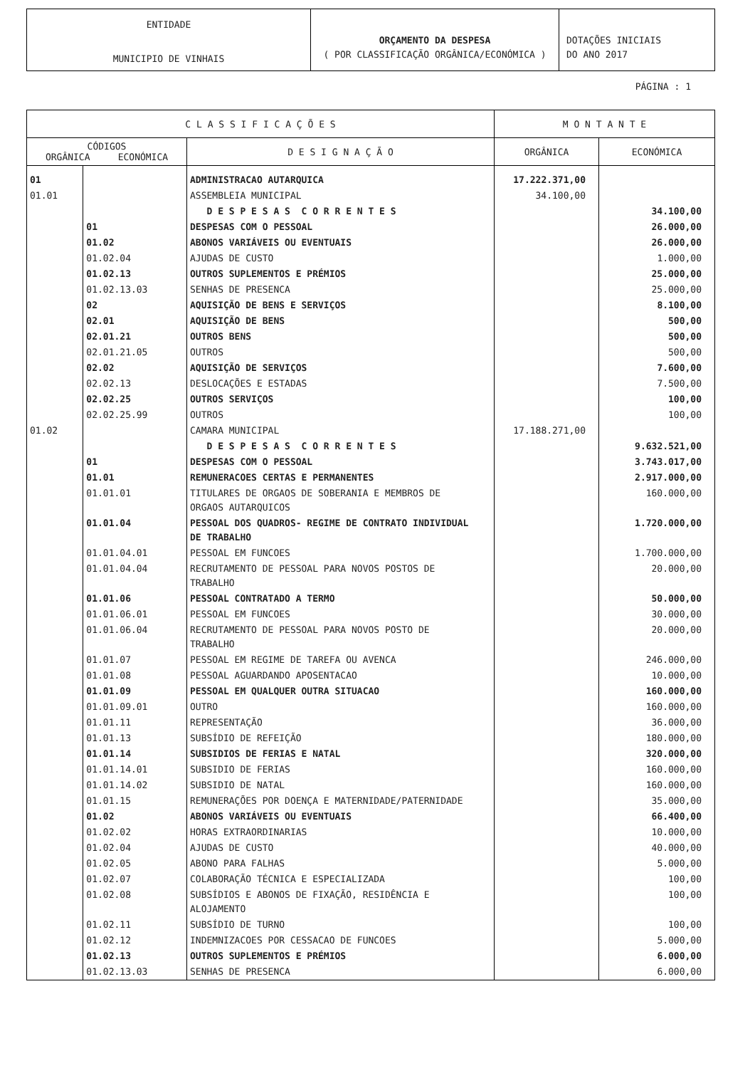ENTIDADE
MUNICIPIO DE VINHAIS
ORÇAMENTO DA DESPESA
( POR CLASSIFICAÇÃO ORGÂNICA/ECONÓMICA )
DOTAÇÕES INICIAIS
DO ANO 2017
PÁGINA : 1
| C L A S S I F I C A Ç Õ E S | | | M O N T A N T E | |
| --- | --- | --- | --- | --- |
| CÓDIGOS ORGÂNICA ECONÓMICA | | D E S I G N A Ç Ã O | ORGÂNICA | ECONÓMICA |
| 01 | | ADMINISTRACAO AUTARQUICA | 17.222.371,00 | |
| 01.01 | | ASSEMBLEIA MUNICIPAL | 34.100,00 | |
| | | D E S P E S A S C O R R E N T E S | | 34.100,00 |
| | 01 | DESPESAS COM O PESSOAL | | 26.000,00 |
| | 01.02 | ABONOS VARIÁVEIS OU EVENTUAIS | | 26.000,00 |
| | 01.02.04 | AJUDAS DE CUSTO | | 1.000,00 |
| | 01.02.13 | OUTROS SUPLEMENTOS E PRÉMIOS | | 25.000,00 |
| | 01.02.13.03 | SENHAS DE PRESENCA | | 25.000,00 |
| | 02 | AQUISIÇÃO DE BENS E SERVIÇOS | | 8.100,00 |
| | 02.01 | AQUISIÇÃO DE BENS | | 500,00 |
| | 02.01.21 | OUTROS BENS | | 500,00 |
| | 02.01.21.05 | OUTROS | | 500,00 |
| | 02.02 | AQUISIÇÃO DE SERVIÇOS | | 7.600,00 |
| | 02.02.13 | DESLOCAÇÕES E ESTADAS | | 7.500,00 |
| | 02.02.25 | OUTROS SERVIÇOS | | 100,00 |
| | 02.02.25.99 | OUTROS | | 100,00 |
| 01.02 | | CAMARA MUNICIPAL | 17.188.271,00 | |
| | | D E S P E S A S C O R R E N T E S | | 9.632.521,00 |
| | 01 | DESPESAS COM O PESSOAL | | 3.743.017,00 |
| | 01.01 | REMUNERACOES CERTAS E PERMANENTES | | 2.917.000,00 |
| | 01.01.01 | TITULARES DE ORGAOS DE SOBERANIA E MEMBROS DE ORGAOS AUTARQUICOS | | 160.000,00 |
| | 01.01.04 | PESSOAL DOS QUADROS- REGIME DE CONTRATO INDIVIDUAL DE TRABALHO | | 1.720.000,00 |
| | 01.01.04.01 | PESSOAL EM FUNCOES | | 1.700.000,00 |
| | 01.01.04.04 | RECRUTAMENTO DE PESSOAL PARA NOVOS POSTOS DE TRABALHO | | 20.000,00 |
| | 01.01.06 | PESSOAL CONTRATADO A TERMO | | 50.000,00 |
| | 01.01.06.01 | PESSOAL EM FUNCOES | | 30.000,00 |
| | 01.01.06.04 | RECRUTAMENTO DE PESSOAL PARA NOVOS POSTO DE TRABALHO | | 20.000,00 |
| | 01.01.07 | PESSOAL EM REGIME DE TAREFA OU AVENCA | | 246.000,00 |
| | 01.01.08 | PESSOAL AGUARDANDO APOSENTACAO | | 10.000,00 |
| | 01.01.09 | PESSOAL EM QUALQUER OUTRA SITUACAO | | 160.000,00 |
| | 01.01.09.01 | OUTRO | | 160.000,00 |
| | 01.01.11 | REPRESENTAÇÃO | | 36.000,00 |
| | 01.01.13 | SUBSÍDIO DE REFEIÇÃO | | 180.000,00 |
| | 01.01.14 | SUBSIDIOS DE FERIAS E NATAL | | 320.000,00 |
| | 01.01.14.01 | SUBSIDIO DE FERIAS | | 160.000,00 |
| | 01.01.14.02 | SUBSIDIO DE NATAL | | 160.000,00 |
| | 01.01.15 | REMUNERAÇÕES POR DOENÇA E MATERNIDADE/PATERNIDADE | | 35.000,00 |
| | 01.02 | ABONOS VARIÁVEIS OU EVENTUAIS | | 66.400,00 |
| | 01.02.02 | HORAS EXTRAORDINARIAS | | 10.000,00 |
| | 01.02.04 | AJUDAS DE CUSTO | | 40.000,00 |
| | 01.02.05 | ABONO PARA FALHAS | | 5.000,00 |
| | 01.02.07 | COLABORAÇÃO TÉCNICA E ESPECIALIZADA | | 100,00 |
| | 01.02.08 | SUBSÍDIOS E ABONOS DE FIXAÇÃO, RESIDÊNCIA E ALOJAMENTO | | 100,00 |
| | 01.02.11 | SUBSÍDIO DE TURNO | | 100,00 |
| | 01.02.12 | INDEMNIZACOES POR CESSACAO DE FUNCOES | | 5.000,00 |
| | 01.02.13 | OUTROS SUPLEMENTOS E PRÉMIOS | | 6.000,00 |
| | 01.02.13.03 | SENHAS DE PRESENCA | | 6.000,00 |